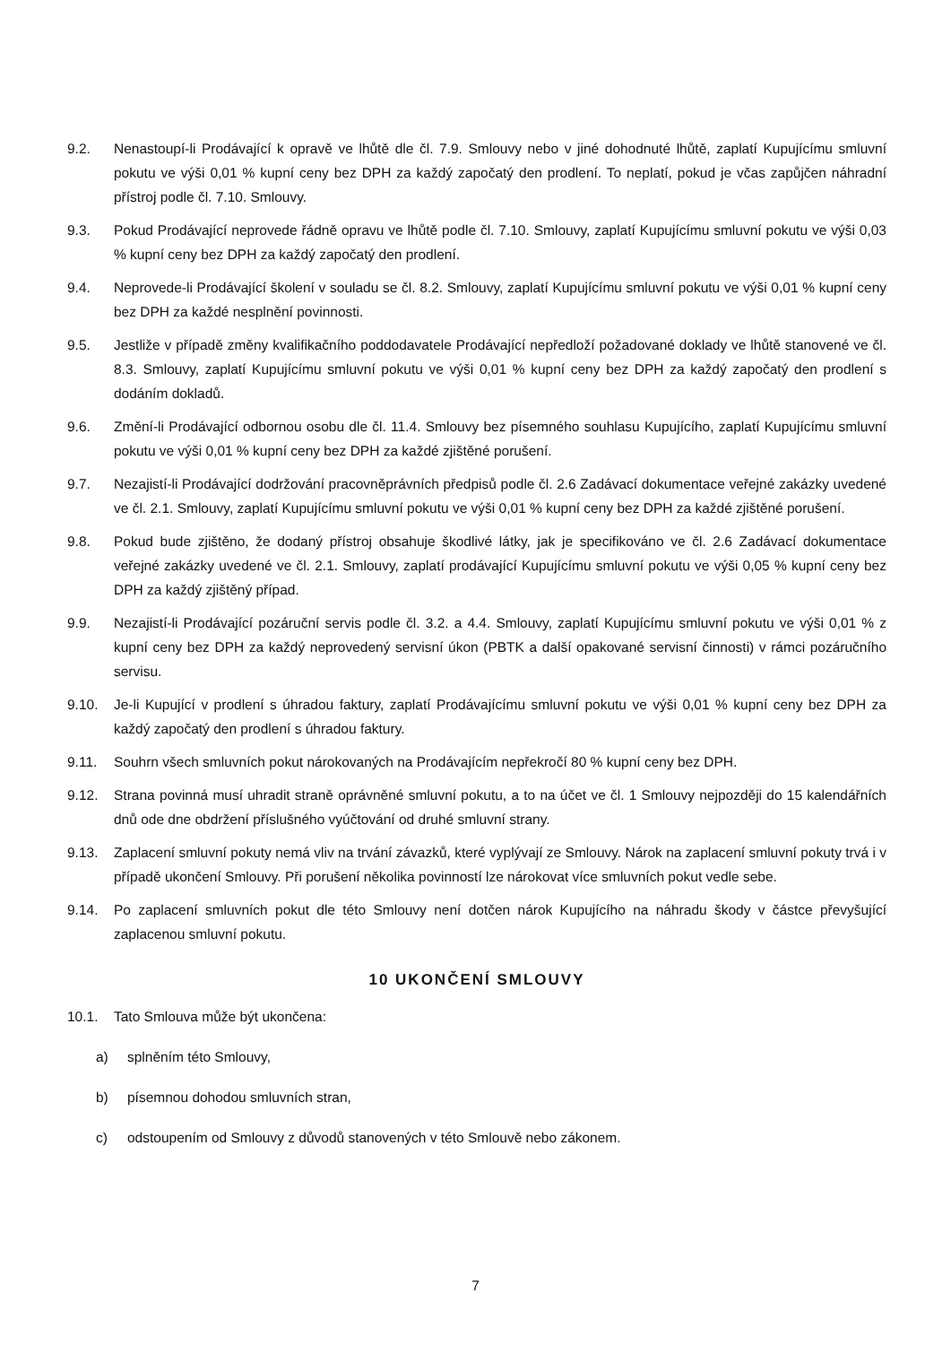9.2. Nenastoupí-li Prodávající k opravě ve lhůtě dle čl. 7.9. Smlouvy nebo v jiné dohodnuté lhůtě, zaplatí Kupujícímu smluvní pokutu ve výši 0,01 % kupní ceny bez DPH za každý započatý den prodlení. To neplatí, pokud je včas zapůjčen náhradní přístroj podle čl. 7.10. Smlouvy.
9.3. Pokud Prodávající neprovede řádně opravu ve lhůtě podle čl. 7.10. Smlouvy, zaplatí Kupujícímu smluvní pokutu ve výši 0,03 % kupní ceny bez DPH za každý započatý den prodlení.
9.4. Neprovede-li Prodávající školení v souladu se čl. 8.2. Smlouvy, zaplatí Kupujícímu smluvní pokutu ve výši 0,01 % kupní ceny bez DPH za každé nesplnění povinnosti.
9.5. Jestliže v případě změny kvalifikačního poddodavatele Prodávající nepředloží požadované doklady ve lhůtě stanovené ve čl. 8.3. Smlouvy, zaplatí Kupujícímu smluvní pokutu ve výši 0,01 % kupní ceny bez DPH za každý započatý den prodlení s dodáním dokladů.
9.6. Změní-li Prodávající odbornou osobu dle čl. 11.4. Smlouvy bez písemného souhlasu Kupujícího, zaplatí Kupujícímu smluvní pokutu ve výši 0,01 % kupní ceny bez DPH za každé zjištěné porušení.
9.7. Nezajistí-li Prodávající dodržování pracovněprávních předpisů podle čl. 2.6 Zadávací dokumentace veřejné zakázky uvedené ve čl. 2.1. Smlouvy, zaplatí Kupujícímu smluvní pokutu ve výši 0,01 % kupní ceny bez DPH za každé zjištěné porušení.
9.8. Pokud bude zjištěno, že dodaný přístroj obsahuje škodlivé látky, jak je specifikováno ve čl. 2.6 Zadávací dokumentace veřejné zakázky uvedené ve čl. 2.1. Smlouvy, zaplatí prodávající Kupujícímu smluvní pokutu ve výši 0,05 % kupní ceny bez DPH za každý zjištěný případ.
9.9. Nezajistí-li Prodávající pozáruční servis podle čl. 3.2. a 4.4. Smlouvy, zaplatí Kupujícímu smluvní pokutu ve výši 0,01 % z kupní ceny bez DPH za každý neprovedený servisní úkon (PBTK a další opakované servisní činnosti) v rámci pozáručního servisu.
9.10. Je-li Kupující v prodlení s úhradou faktury, zaplatí Prodávajícímu smluvní pokutu ve výši 0,01 % kupní ceny bez DPH za každý započatý den prodlení s úhradou faktury.
9.11. Souhrn všech smluvních pokut nárokovaných na Prodávajícím nepřekročí 80 % kupní ceny bez DPH.
9.12. Strana povinná musí uhradit straně oprávněné smluvní pokutu, a to na účet ve čl. 1 Smlouvy nejpozději do 15 kalendářních dnů ode dne obdržení příslušného vyúčtování od druhé smluvní strany.
9.13. Zaplacení smluvní pokuty nemá vliv na trvání závazků, které vyplývají ze Smlouvy. Nárok na zaplacení smluvní pokuty trvá i v případě ukončení Smlouvy. Při porušení několika povinností lze nárokovat více smluvních pokut vedle sebe.
9.14. Po zaplacení smluvních pokut dle této Smlouvy není dotčen nárok Kupujícího na náhradu škody v částce převyšující zaplacenou smluvní pokutu.
10 UKONČENÍ SMLOUVY
10.1. Tato Smlouva může být ukončena:
a) splněním této Smlouvy,
b) písemnou dohodou smluvních stran,
c) odstoupením od Smlouvy z důvodů stanovených v této Smlouvě nebo zákonem.
7